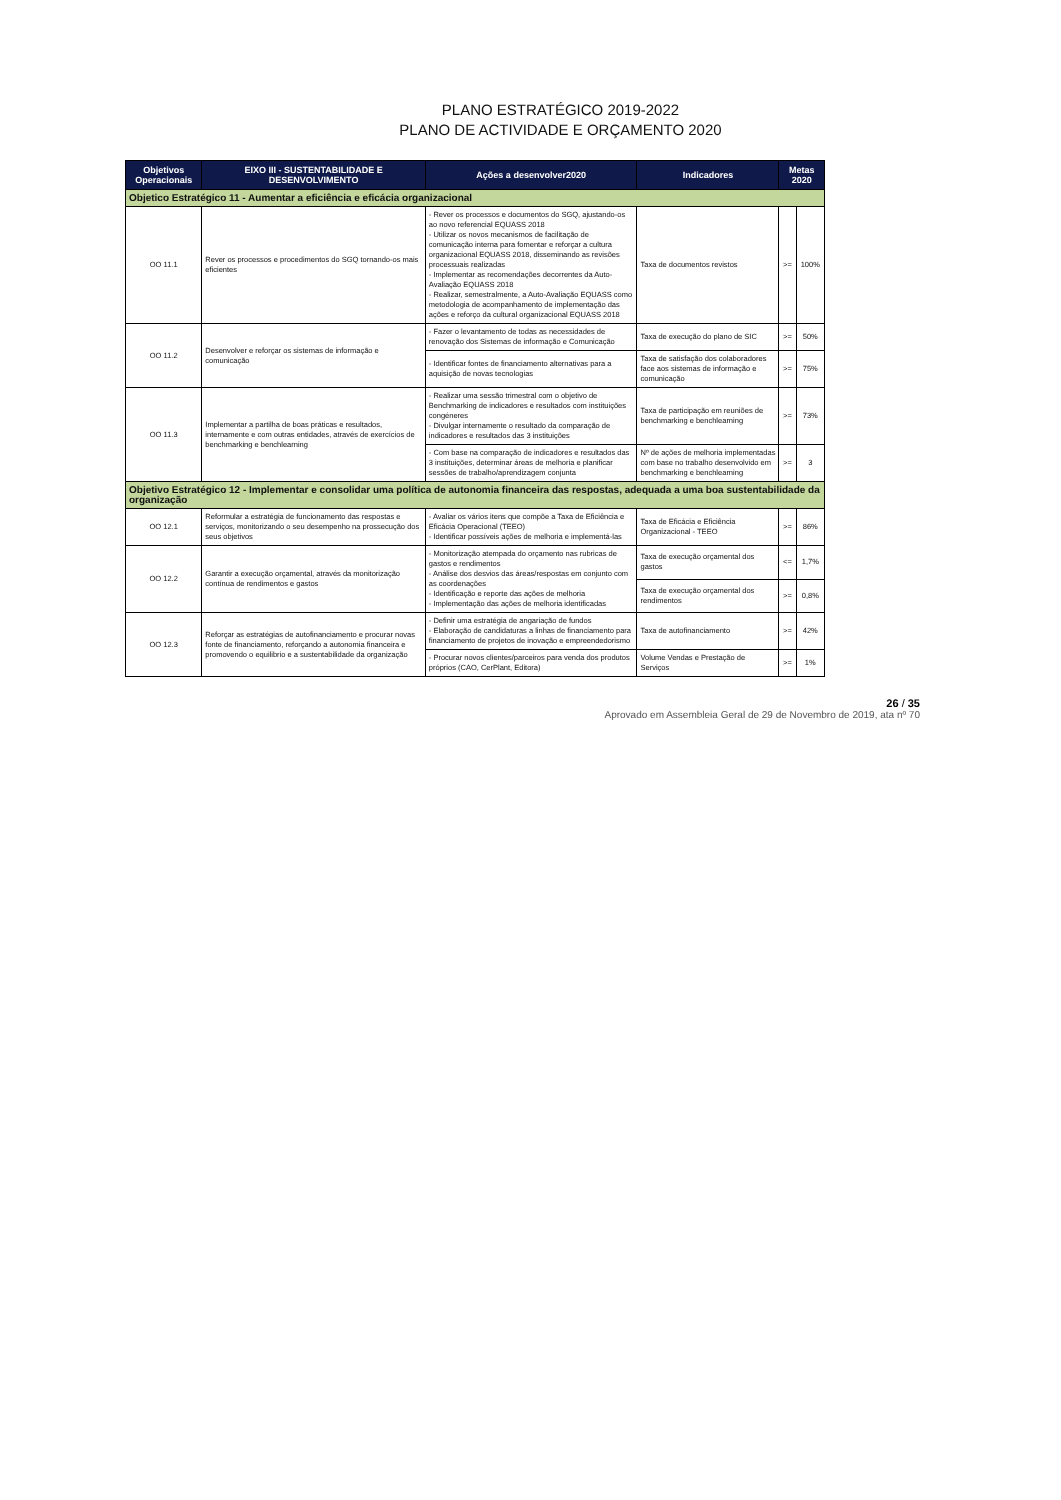PLANO ESTRATÉGICO 2019-2022
PLANO DE ACTIVIDADE E ORÇAMENTO 2020
| Objetivos Operacionais | EIXO III - SUSTENTABILIDADE E DESENVOLVIMENTO | Ações a desenvolver2020 | Indicadores | Metas 2020 | |
| --- | --- | --- | --- | --- | --- |
| Objetico Estratégico 11 - Aumentar a eficiência e eficácia organizacional | | | | | |
| OO 11.1 | Rever os processos e procedimentos do SGQ tornando-os mais eficientes | - Rever os processos e documentos do SGQ, ajustando-os ao novo referencial EQUASS 2018 - Utilizar os novos mecanismos de facilitação de comunicação interna para fomentar e reforçar a cultura organizacional EQUASS 2018, disseminando as revisões processuais realizadas - Implementar as recomendações decorrentes da Auto-Avaliação EQUASS 2018 - Realizar, semestralmente, a Auto-Avaliação EQUASS como metodologia de acompanhamento de implementação das ações e reforço da cultural organizacional EQUASS 2018 | Taxa de documentos revistos | >= | 100% |
| OO 11.2 | Desenvolver e reforçar os sistemas de informação e comunicação | - Fazer o levantamento de todas as necessidades de renovação dos Sistemas de informação e Comunicação | Taxa de execução do plano de SIC | >= | 50% |
| | | - Identificar fontes de financiamento alternativas para a aquisição de novas tecnologias | Taxa de satisfação dos colaboradores face aos sistemas de informação e comunicação | >= | 75% |
| OO 11.3 | Implementar a partilha de boas práticas e resultados, internamente e com outras entidades, através de exercícios de benchmarking e benchlearning | - Realizar uma sessão trimestral com o objetivo de Benchmarking de indicadores e resultados com instituições congéneres - Divulgar internamente o resultado da comparação de indicadores e resultados das 3 instituições | Taxa de participação em reuniões de benchmarking e benchlearning | >= | 73% |
| | | - Com base na comparação de indicadores e resultados das 3 instituições, determinar áreas de melhoria e planificar sessões de trabalho/aprendizagem conjunta | Nº de ações de melhoria implementadas com base no trabalho desenvolvido em benchmarking e benchlearning | >= | 3 |
| Objetivo Estratégico 12 - Implementar e consolidar uma política de autonomia financeira das respostas, adequada a uma boa sustentabilidade da organização | | | | | |
| OO 12.1 | Reformular a estratégia de funcionamento das respostas e serviços, monitorizando o seu desempenho na prossecução dos seus objetivos | - Avaliar os vários itens que compõe a Taxa de Eficiência e Eficácia Operacional (TEEO) - Identificar possíveis ações de melhoria e implementá-las | Taxa de Eficácia e Eficiência Organizacional - TEEO | >= | 86% |
| OO 12.2 | Garantir a execução orçamental, através da monitorização contínua de rendimentos e gastos | - Monitorização atempada do orçamento nas rubricas de gastos e rendimentos - Análise dos desvios das áreas/respostas em conjunto com as coordenações - Identificação e reporte das ações de melhoria - Implementação das ações de melhoria identificadas | Taxa de execução orçamental dos gastos | <= | 1,7% |
| | | | Taxa de execução orçamental dos rendimentos | >= | 0,8% |
| OO 12.3 | Reforçar as estratégias de autofinanciamento e procurar novas fonte de financiamento, reforçando a autonomia financeira e promovendo o equilibrio e a sustentabilidade da organização | - Definir uma estratégia de angariação de fundos - Elaboração de candidaturas a linhas de financiamento para financiamento de projetos de inovação e empreendedorismo | Taxa de autofinanciamento | >= | 42% |
| | | - Procurar novos clientes/parceiros para venda dos produtos próprios (CAO, CerPlant, Editora) | Volume Vendas e Prestação de Serviços | >= | 1% |
26 / 35
Aprovado em Assembleia Geral de 29 de Novembro de 2019, ata nº 70